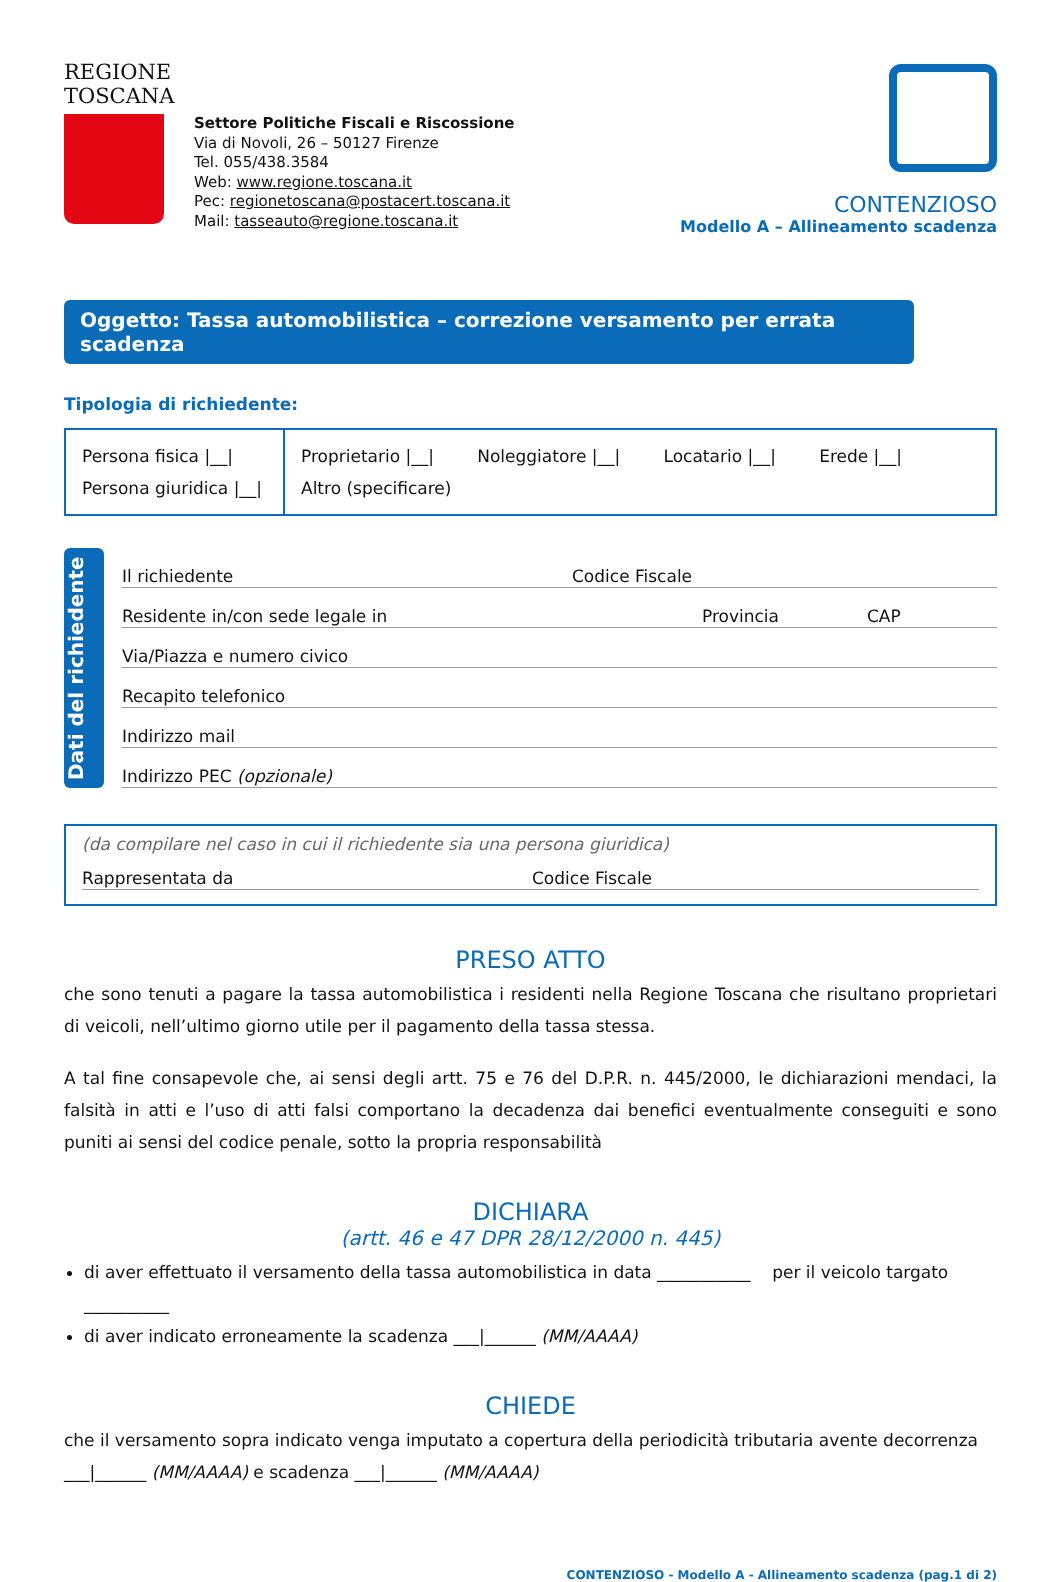REGIONE
TOSCANA
Settore Politiche Fiscali e Riscossione
Via di Novoli, 26 – 50127 Firenze
Tel. 055/438.3584
Web: www.regione.toscana.it
Pec: regionetoscana@postacert.toscana.it
Mail: tasseauto@regione.toscana.it
CONTENZIOSO
Modello A – Allineamento scadenza
Oggetto: Tassa automobilistica – correzione versamento per errata scadenza
Tipologia di richiedente:
Persona fisica |__|
Persona giuridica |__|
Proprietario |__| Noleggiatore |__| Locatario |__| Erede |__|
Altro (specificare)
Dati del richiedente
Il richiedente Codice Fiscale
Residente in/con sede legale in Provincia CAP
Via/Piazza e numero civico
Recapito telefonico
Indirizzo mail
Indirizzo PEC (opzionale)
(da compilare nel caso in cui il richiedente sia una persona giuridica)
Rappresentata da Codice Fiscale
PRESO ATTO
che sono tenuti a pagare la tassa automobilistica i residenti nella Regione Toscana che risultano proprietari di veicoli, nell’ultimo giorno utile per il pagamento della tassa stessa.
A tal fine consapevole che, ai sensi degli artt. 75 e 76 del D.P.R. n. 445/2000, le dichiarazioni mendaci, la falsità in atti e l’uso di atti falsi comportano la decadenza dai benefici eventualmente conseguiti e sono puniti ai sensi del codice penale, sotto la propria responsabilità
DICHIARA
(artt. 46 e 47 DPR 28/12/2000 n. 445)
di aver effettuato il versamento della tassa automobilistica in data ___________ per il veicolo targato __________
di aver indicato erroneamente la scadenza ___|______ (MM/AAAA)
CHIEDE
che il versamento sopra indicato venga imputato a copertura della periodicità tributaria avente decorrenza
___|______ (MM/AAAA) e scadenza ___|______ (MM/AAAA)
CONTENZIOSO - Modello A - Allineamento scadenza (pag.1 di 2)